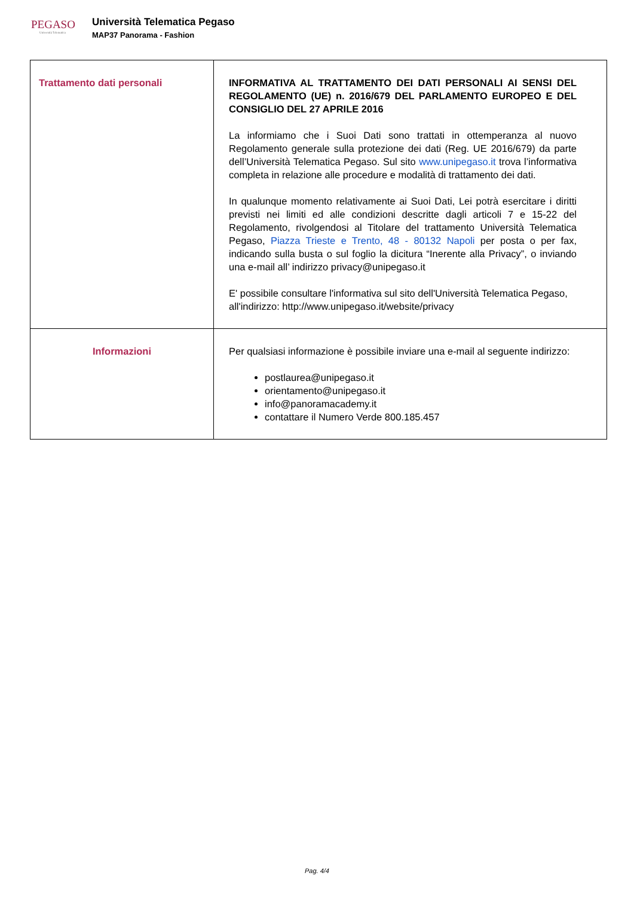PEGASO
Università Telematica
Università Telematica Pegaso
MAP37 Panorama - Fashion
| Trattamento dati personali | INFORMATIVA AL TRATTAMENTO DEI DATI PERSONALI AI SENSI DEL REGOLAMENTO (UE) n. 2016/679 DEL PARLAMENTO EUROPEO E DEL CONSIGLIO DEL 27 APRILE 2016 La informiamo che i Suoi Dati sono trattati in ottemperanza al nuovo Regolamento generale sulla protezione dei dati (Reg. UE 2016/679) da parte dell’Università Telematica Pegaso. Sul sito www.unipegaso.it trova l’informativa completa in relazione alle procedure e modalità di trattamento dei dati. In qualunque momento relativamente ai Suoi Dati, Lei potrà esercitare i diritti previsti nei limiti ed alle condizioni descritte dagli articoli 7 e 15-22 del Regolamento, rivolgendosi al Titolare del trattamento Università Telematica Pegaso, Piazza Trieste e Trento, 48 - 80132 Napoli per posta o per fax, indicando sulla busta o sul foglio la dicitura “Inerente alla Privacy”, o inviando una e-mail all’ indirizzo privacy@unipegaso.it E' possibile consultare l'informativa sul sito dell'Università Telematica Pegaso, all'indirizzo: http://www.unipegaso.it/website/privacy |
| Informazioni | Per qualsiasi informazione è possibile inviare una e-mail al seguente indirizzo: postlaurea@unipegaso.it orientamento@unipegaso.it info@panoramacademy.it contattare il Numero Verde 800.185.457 |
Pag. 4/4